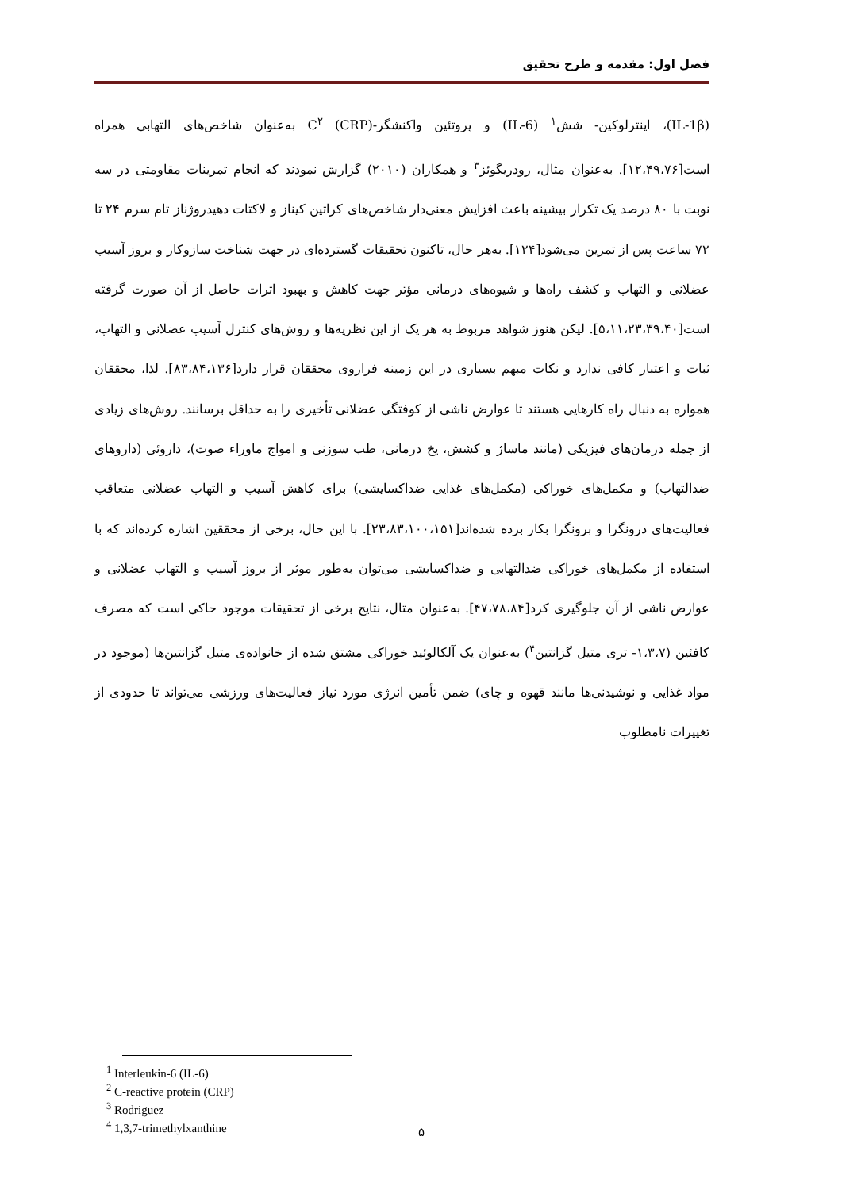فصل اول: مقدمه و طرح تحقیق
(IL-1β)، اینترلوکین- شش<sup>۱</sup> (IL-6) و پروتئین واکنشگر-C<sup>۲</sup> (CRP) به‌عنوان شاخص‌های التهابی همراه است[۱۲،۴۹،۷۶]. به‌عنوان مثال، رودریگوئز<sup>۳</sup> و همکاران (۲۰۱۰) گزارش نمودند که انجام تمرینات مقاومتی در سه نوبت با ۸۰ درصد یک تکرار بیشینه باعث افزایش معنی‌دار شاخص‌های کراتین کیناز و لاکتات دهیدروژناز تام سرم ۲۴ تا ۷۲ ساعت پس از تمرین می‌شود[۱۲۴]. به‌هر حال، تاکنون تحقیقات گسترده‌ای در جهت شناخت سازوکار و بروز آسیب عضلانی و التهاب و کشف راه‌ها و شیوه‌های درمانی مؤثر جهت کاهش و بهبود اثرات حاصل از آن صورت گرفته است[۵،۱۱،۲۳،۳۹،۴۰]. لیکن هنوز شواهد مربوط به هر یک از این نظریه‌ها و روش‌های کنترل آسیب عضلانی و التهاب، ثبات و اعتبار کافی ندارد و نکات مبهم بسیاری در این زمینه فراروی محققان قرار دارد[۸۳،۸۴،۱۳۶]. لذا، محققان همواره به دنبال راه کارهایی هستند تا عوارض ناشی از کوفتگی عضلانی تأخیری را به حداقل برسانند. روش‌های زیادی از جمله درمان‌های فیزیکی (مانند ماساژ و کشش، یخ درمانی، طب سوزنی و امواج ماوراء صوت)، داروئی (داروهای ضدالتهاب) و مکمل‌های خوراکی (مکمل‌های غذایی ضداکسایشی) برای کاهش آسیب و التهاب عضلانی متعاقب فعالیت‌های درونگرا و برونگرا بکار برده شده‌اند[۲۳،۸۳،۱۰۰،۱۵۱]. با این حال، برخی از محققین اشاره کرده‌اند که با استفاده از مکمل‌های خوراکی ضدالتهابی و ضداکسایشی می‌توان به‌طور موثر از بروز آسیب و التهاب عضلانی و عوارض ناشی از آن جلوگیری کرد[۴۷،۷۸،۸۴]. به‌عنوان مثال، نتایج برخی از تحقیقات موجود حاکی است که مصرف کافئین (۱،۳،۷- تری متیل گزانتین<sup>۴</sup>) به‌عنوان یک آلکالوئید خوراکی مشتق شده از خانواده‌ی متیل گزانتین‌ها (موجود در مواد غذایی و نوشیدنی‌ها مانند قهوه و چای) ضمن تأمین انرژی مورد نیاز فعالیت‌های ورزشی می‌تواند تا حدودی از تغییرات نامطلوب
<sup>1</sup> Interleukin-6 (IL-6)
<sup>2</sup> C-reactive protein (CRP)
<sup>3</sup> Rodriguez
<sup>4</sup> 1,3,7-trimethylxanthine
۵